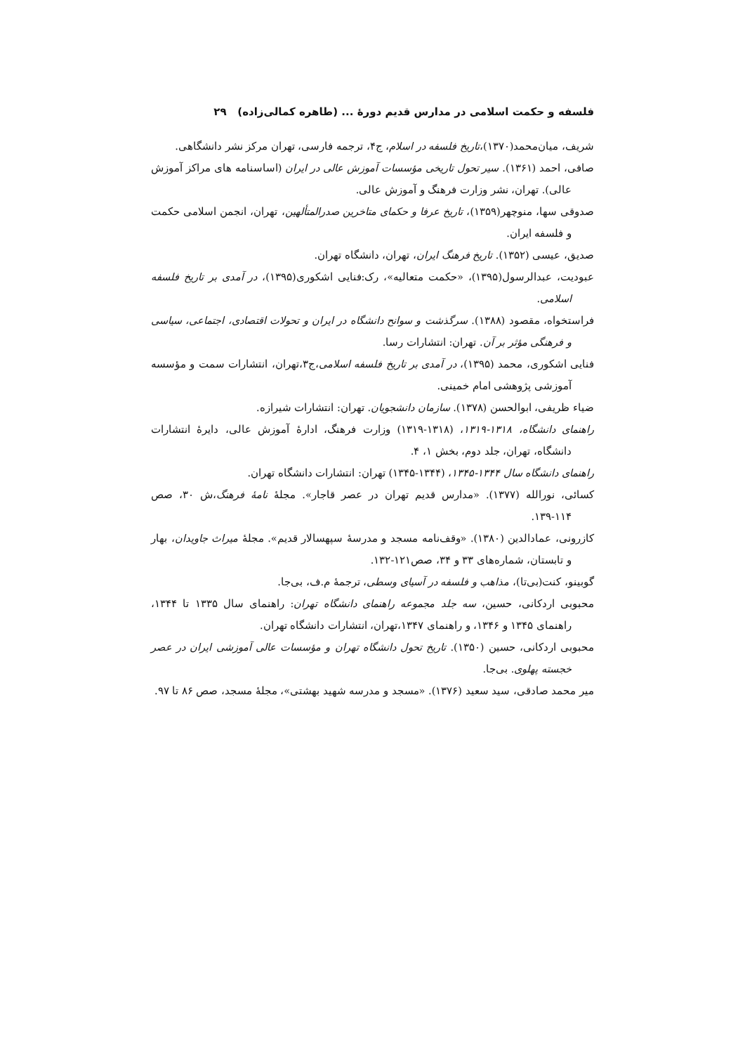فلسفه و حکمت اسلامی در مدارس قدیم دورهٔ ... (طاهره کمالی‌زاده) ۲۹
شریف، میان‌محمد(۱۳۷۰)،تاریخ فلسفه در اسلام، ج۴، ترجمه فارسی، تهران مرکز نشر دانشگاهی.
صافی، احمد (۱۳۶۱). سیر تحول تاریخی مؤسسات آموزش عالی در ایران (اساسنامه های مراکز آموزش عالی). تهران، نشر وزارت فرهنگ و آموزش عالی.
صدوقی سها، منوچهر(۱۳۵۹)، تاریخ عرفا و حکمای متاخرین صدرالمتألهین، تهران، انجمن اسلامی حکمت و فلسفه ایران.
صدیق، عیسی (۱۳۵۲). تاریخ فرهنگ ایران، تهران، دانشگاه تهران.
عبودیت، عبدالرسول(۱۳۹۵)، «حکمت متعالیه»، رک:فنایی اشکوری(۱۳۹۵)، در آمدی بر تاریخ فلسفه اسلامی.
فراستخواه، مقصود (۱۳۸۸). سرگذشت و سوانح دانشگاه در ایران و تحولات اقتصادی، اجتماعی، سیاسی و فرهنگی مؤثر بر آن. تهران: انتشارات رسا.
فنایی اشکوری، محمد (۱۳۹۵)، در آمدی بر تاریخ فلسفه اسلامی،ج۳،تهران، انتشارات سمت و مؤسسه آموزشی پژوهشی امام خمینی.
ضیاء ظریفی، ابوالحسن (۱۳۷۸). سازمان دانشجویان. تهران: انتشارات شیرازه.
راهنمای دانشگاه، ۱۳۱۸-۱۳۱۹، (۱۳۱۸-۱۳۱۹) وزارت فرهنگ، ادارهٔ آموزش عالی، دایرهٔ انتشارات دانشگاه، تهران، جلد دوم، بخش ۱، ۴.
راهنمای دانشگاه سال ۱۳۴۴-۱۳۴۵، (۱۳۴۴-۱۳۴۵) تهران: انتشارات دانشگاه تهران.
کسائی، نورالله (۱۳۷۷). «مدارس قدیم تهران در عصر قاجار». مجلهٔ نامهٔ فرهنگ،ش ۳۰، صص ۱۱۴-۱۳۹.
کازرونی، عمادالدین (۱۳۸۰). «وقف‌نامه مسجد و مدرسهٔ سپهسالار قدیم». مجلهٔ میراث جاویدان، بهار و تابستان، شماره‌های ۳۳ و ۳۴، صص۱۲۱-۱۳۲.
گوبینو، کنت(بی‌تا)، مذاهب و فلسفه در آسیای وسطی، ترجمهٔ م.ف، بی‌جا.
محبوبی اردکانی، حسین، سه جلد مجموعه راهنمای دانشگاه تهران: راهنمای سال ۱۳۳۵ تا ۱۳۴۴، راهنمای ۱۳۴۵ و ۱۳۴۶، و راهنمای ۱۳۴۷،تهران، انتشارات دانشگاه تهران.
محبوبی اردکانی، حسین (۱۳۵۰). تاریخ تحول دانشگاه تهران و مؤسسات عالی آموزشی ایران در عصر خجسته پهلوی. بی‌جا.
میر محمد صادقی، سید سعید (۱۳۷۶). «مسجد و مدرسه شهید بهشتی»، مجلهٔ مسجد، صص ۸۶ تا ۹۷.